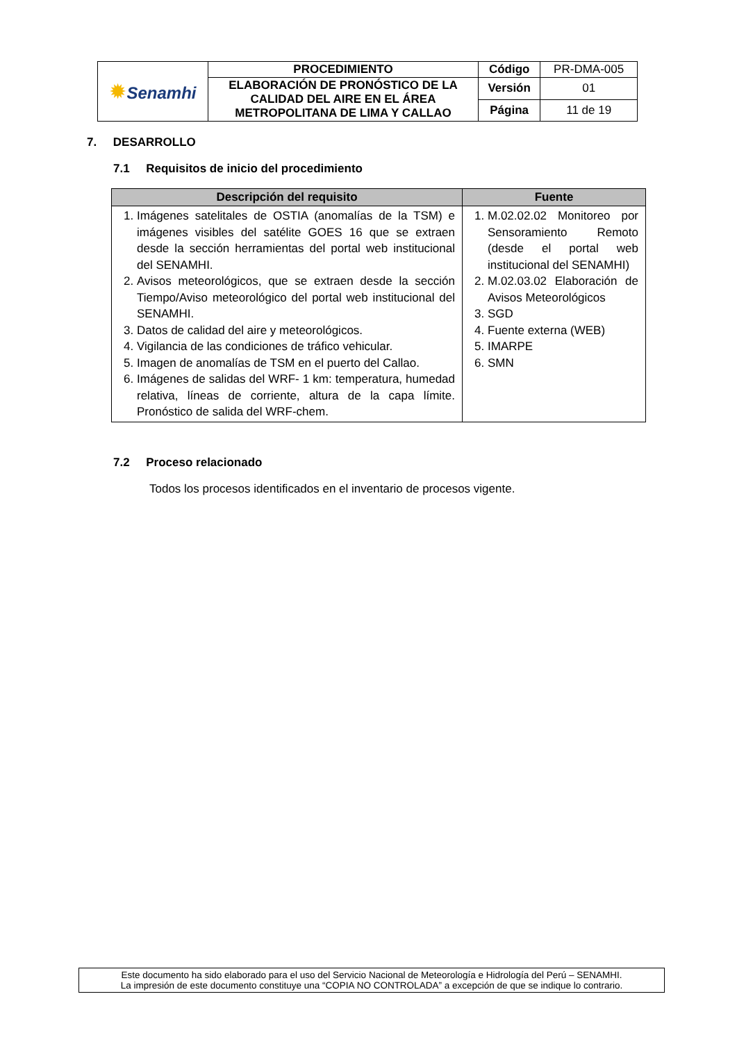| ✹ Senamhi | PROCEDIMIENTO | Código | PR-DMA-005 |
| | ELABORACIÓN DE PRONÓSTICO DE LA CALIDAD DEL AIRE EN EL ÁREA METROPOLITANA DE LIMA Y CALLAO | Versión | 01 |
| | | Página | 11 de 19 |
7. DESARROLLO
7.1 Requisitos de inicio del procedimiento
| Descripción del requisito | Fuente |
| --- | --- |
| 1. Imágenes satelitales de OSTIA (anomalías de la TSM) e imágenes visibles del satélite GOES 16 que se extraen desde la sección herramientas del portal web institucional del SENAMHI. 2. Avisos meteorológicos, que se extraen desde la sección Tiempo/Aviso meteorológico del portal web institucional del SENAMHI. 3. Datos de calidad del aire y meteorológicos. 4. Vigilancia de las condiciones de tráfico vehicular. 5. Imagen de anomalías de TSM en el puerto del Callao. 6. Imágenes de salidas del WRF- 1 km: temperatura, humedad relativa, líneas de corriente, altura de la capa límite. Pronóstico de salida del WRF-chem. | 1. M.02.02.02 Monitoreo por Sensoramiento Remoto (desde el portal web institucional del SENAMHI) 2. M.02.03.02 Elaboración de Avisos Meteorológicos 3. SGD 4. Fuente externa (WEB) 5. IMARPE 6. SMN |
7.2 Proceso relacionado
Todos los procesos identificados en el inventario de procesos vigente.
Este documento ha sido elaborado para el uso del Servicio Nacional de Meteorología e Hidrología del Perú – SENAMHI.
La impresión de este documento constituye una “COPIA NO CONTROLADA” a excepción de que se indique lo contrario.